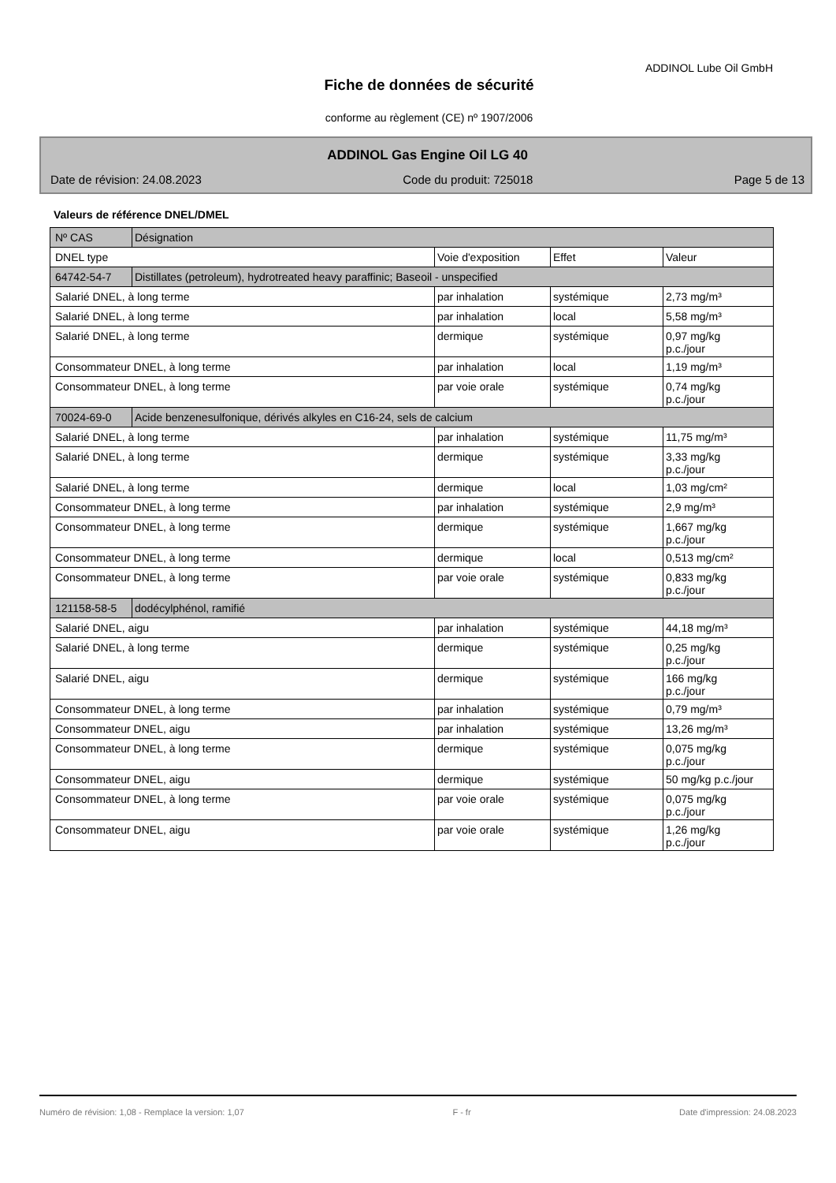ADDINOL Lube Oil GmbH
Fiche de données de sécurité
conforme au règlement (CE) nº 1907/2006
ADDINOL Gas Engine Oil LG 40
Date de révision: 24.08.2023 Code du produit: 725018 Page 5 de 13
Valeurs de référence DNEL/DMEL
| Nº CAS | Désignation | | | |
| DNEL type | | Voie d'exposition | Effet | Valeur |
| 64742-54-7 | Distillates (petroleum), hydrotreated heavy paraffinic; Baseoil - unspecified | | | |
| Salarié DNEL, à long terme | | par inhalation | systémique | 2,73 mg/m³ |
| Salarié DNEL, à long terme | | par inhalation | local | 5,58 mg/m³ |
| Salarié DNEL, à long terme | | dermique | systémique | 0,97 mg/kg p.c./jour |
| Consommateur DNEL, à long terme | | par inhalation | local | 1,19 mg/m³ |
| Consommateur DNEL, à long terme | | par voie orale | systémique | 0,74 mg/kg p.c./jour |
| 70024-69-0 | Acide benzenesulfonique, dérivés alkyles en C16-24, sels de calcium | | | |
| Salarié DNEL, à long terme | | par inhalation | systémique | 11,75 mg/m³ |
| Salarié DNEL, à long terme | | dermique | systémique | 3,33 mg/kg p.c./jour |
| Salarié DNEL, à long terme | | dermique | local | 1,03 mg/cm² |
| Consommateur DNEL, à long terme | | par inhalation | systémique | 2,9 mg/m³ |
| Consommateur DNEL, à long terme | | dermique | systémique | 1,667 mg/kg p.c./jour |
| Consommateur DNEL, à long terme | | dermique | local | 0,513 mg/cm² |
| Consommateur DNEL, à long terme | | par voie orale | systémique | 0,833 mg/kg p.c./jour |
| 121158-58-5 | dodécylphénol, ramifié | | | |
| Salarié DNEL, aigu | | par inhalation | systémique | 44,18 mg/m³ |
| Salarié DNEL, à long terme | | dermique | systémique | 0,25 mg/kg p.c./jour |
| Salarié DNEL, aigu | | dermique | systémique | 166 mg/kg p.c./jour |
| Consommateur DNEL, à long terme | | par inhalation | systémique | 0,79 mg/m³ |
| Consommateur DNEL, aigu | | par inhalation | systémique | 13,26 mg/m³ |
| Consommateur DNEL, à long terme | | dermique | systémique | 0,075 mg/kg p.c./jour |
| Consommateur DNEL, aigu | | dermique | systémique | 50 mg/kg p.c./jour |
| Consommateur DNEL, à long terme | | par voie orale | systémique | 0,075 mg/kg p.c./jour |
| Consommateur DNEL, aigu | | par voie orale | systémique | 1,26 mg/kg p.c./jour |
Numéro de révision: 1,08 - Remplace la version: 1,07 F - fr Date d'impression: 24.08.2023